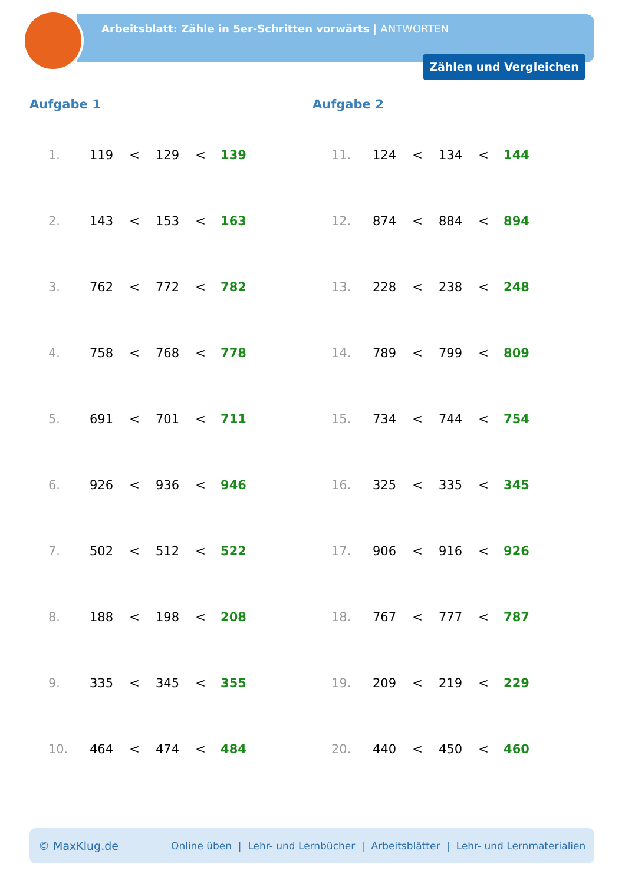Arbeitsblatt: Zähle in 5er-Schritten vorwärts | ANTWORTEN
Zählen und Vergleichen
Aufgabe 1
| 1. | 119 | < | 129 | < | 139 |
| 2. | 143 | < | 153 | < | 163 |
| 3. | 762 | < | 772 | < | 782 |
| 4. | 758 | < | 768 | < | 778 |
| 5. | 691 | < | 701 | < | 711 |
| 6. | 926 | < | 936 | < | 946 |
| 7. | 502 | < | 512 | < | 522 |
| 8. | 188 | < | 198 | < | 208 |
| 9. | 335 | < | 345 | < | 355 |
| 10. | 464 | < | 474 | < | 484 |
Aufgabe 2
| 11. | 124 | < | 134 | < | 144 |
| 12. | 874 | < | 884 | < | 894 |
| 13. | 228 | < | 238 | < | 248 |
| 14. | 789 | < | 799 | < | 809 |
| 15. | 734 | < | 744 | < | 754 |
| 16. | 325 | < | 335 | < | 345 |
| 17. | 906 | < | 916 | < | 926 |
| 18. | 767 | < | 777 | < | 787 |
| 19. | 209 | < | 219 | < | 229 |
| 20. | 440 | < | 450 | < | 460 |
© MaxKlug.de Online üben | Lehr- und Lernbücher | Arbeitsblätter | Lehr- und Lernmaterialien